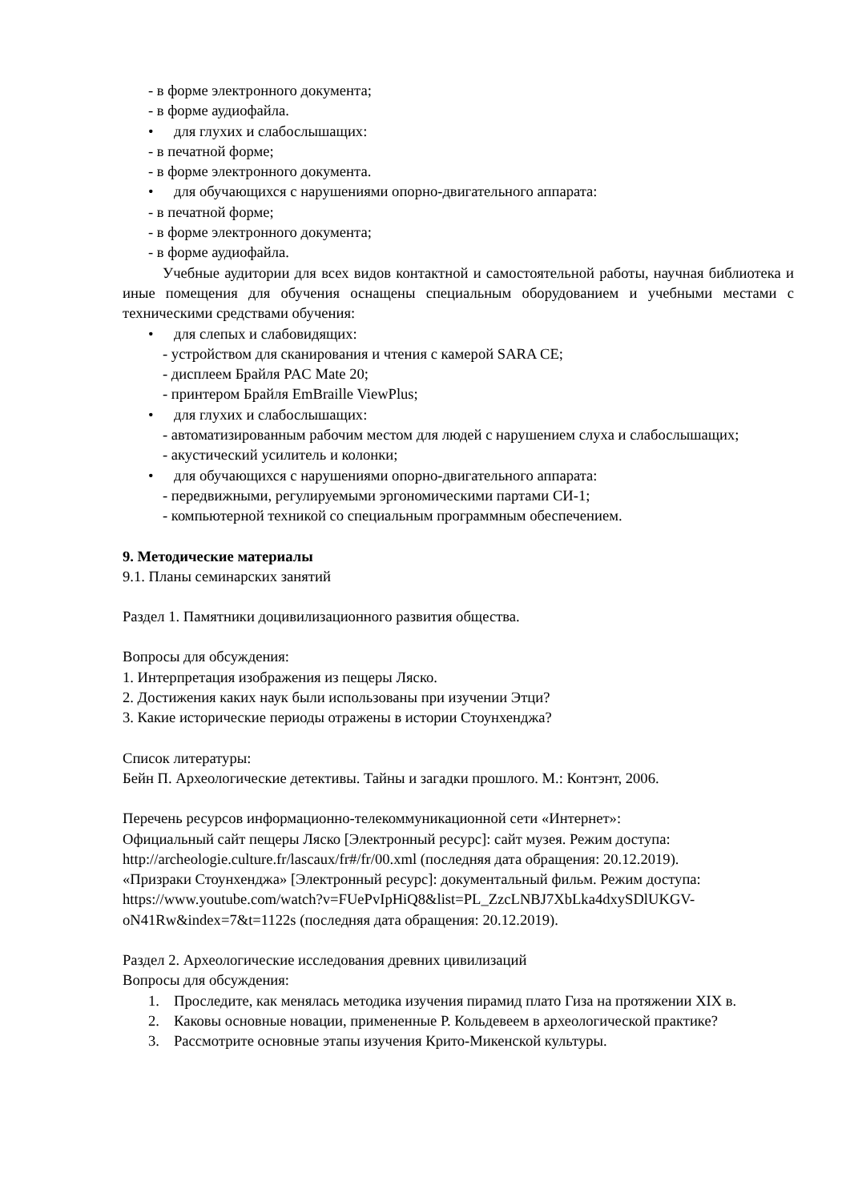- в форме электронного документа;
- в форме аудиофайла.
• для глухих и слабослышащих:
- в печатной форме;
- в форме электронного документа.
• для обучающихся с нарушениями опорно-двигательного аппарата:
- в печатной форме;
- в форме электронного документа;
- в форме аудиофайла.
Учебные аудитории для всех видов контактной и самостоятельной работы, научная библиотека и иные помещения для обучения оснащены специальным оборудованием и учебными местами с техническими средствами обучения:
• для слепых и слабовидящих:
- устройством для сканирования и чтения с камерой SARA CE;
- дисплеем Брайля PAC Mate 20;
- принтером Брайля EmBraille ViewPlus;
• для глухих и слабослышащих:
- автоматизированным рабочим местом для людей с нарушением слуха и слабослышащих;
- акустический усилитель и колонки;
• для обучающихся с нарушениями опорно-двигательного аппарата:
- передвижными, регулируемыми эргономическими партами СИ-1;
- компьютерной техникой со специальным программным обеспечением.
9. Методические материалы
9.1. Планы семинарских занятий
Раздел 1. Памятники доцивилизационного развития общества.
Вопросы для обсуждения:
1. Интерпретация изображения из пещеры Ляско.
2. Достижения каких наук были использованы при изучении Этци?
3. Какие исторические периоды отражены в истории Стоунхенджа?
Список литературы:
Бейн П. Археологические детективы. Тайны и загадки прошлого. М.: Контэнт, 2006.
Перечень ресурсов информационно-телекоммуникационной сети «Интернет»:
Официальный сайт пещеры Ляско [Электронный ресурс]: сайт музея. Режим доступа: http://archeologie.culture.fr/lascaux/fr#/fr/00.xml (последняя дата обращения: 20.12.2019).
«Призраки Стоунхенджа» [Электронный ресурс]: документальный фильм. Режим доступа: https://www.youtube.com/watch?v=FUePvIpHiQ8&list=PL_ZzcLNBJ7XbLka4dxySDlUKGV-oN41Rw&index=7&t=1122s (последняя дата обращения: 20.12.2019).
Раздел 2. Археологические исследования древних цивилизаций
Вопросы для обсуждения:
1. Проследите, как менялась методика изучения пирамид плато Гиза на протяжении XIX в.
2. Каковы основные новации, примененные Р. Кольдевеем в археологической практике?
3. Рассмотрите основные этапы изучения Крито-Микенской культуры.